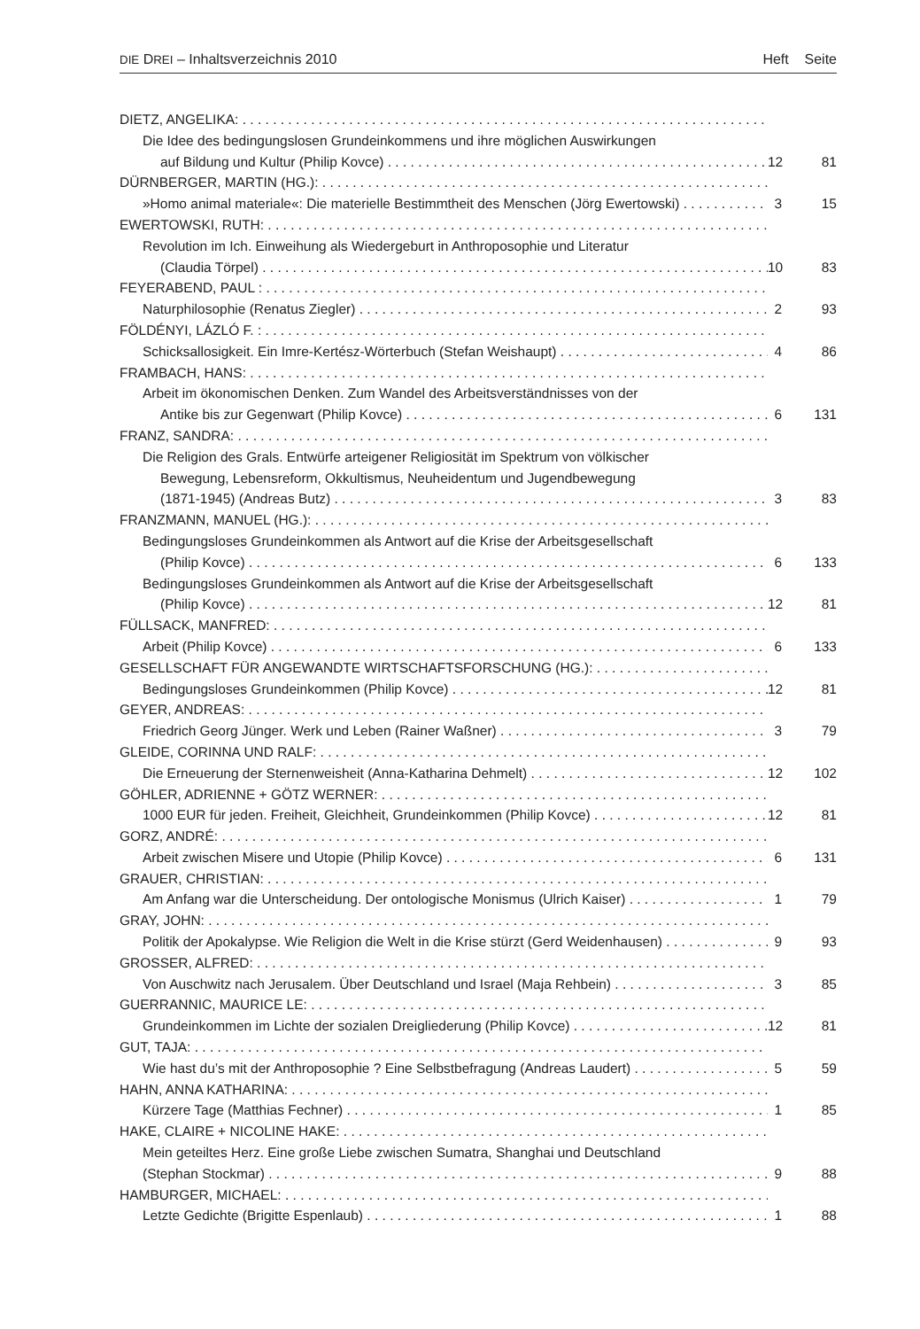DIE DREI – Inhaltsverzeichnis 2010 Heft Seite
DIETZ, ANGELIKA:
Die Idee des bedingungslosen Grundeinkommens und ihre möglichen Auswirkungen
auf Bildung und Kultur (Philip Kovce) 12 81
DÜRNBERGER, MARTIN (HG.):
»Homo animal materiale«: Die materielle Bestimmtheit des Menschen (Jörg Ewertowski) 3 15
EWERTOWSKI, RUTH:
Revolution im Ich. Einweihung als Wiedergeburt in Anthroposophie und Literatur
(Claudia Törpel) 10 83
FEYERABEND, PAUL :
Naturphilosophie (Renatus Ziegler) 2 93
FÖLDÉNYI, LÁZLÓ F. :
Schicksallosigkeit. Ein Imre-Kertész-Wörterbuch (Stefan Weishaupt) 4 86
FRAMBACH, HANS:
Arbeit im ökonomischen Denken. Zum Wandel des Arbeitsverständnisses von der
Antike bis zur Gegenwart (Philip Kovce) 6 131
FRANZ, SANDRA:
Die Religion des Grals. Entwürfe arteigener Religiosität im Spektrum von völkischer
Bewegung, Lebensreform, Okkultismus, Neuheidentum und Jugendbewegung
(1871-1945) (Andreas Butz) 3 83
FRANZMANN, MANUEL (HG.):
Bedingungsloses Grundeinkommen als Antwort auf die Krise der Arbeitsgesellschaft
(Philip Kovce) 6 133
Bedingungsloses Grundeinkommen als Antwort auf die Krise der Arbeitsgesellschaft
(Philip Kovce) 12 81
FÜLLSACK, MANFRED:
Arbeit (Philip Kovce) 6 133
GESELLSCHAFT FÜR ANGEWANDTE WIRTSCHAFTSFORSCHUNG (HG.):
Bedingungsloses Grundeinkommen (Philip Kovce) 12 81
GEYER, ANDREAS:
Friedrich Georg Jünger. Werk und Leben (Rainer Waßner) 3 79
GLEIDE, CORINNA UND RALF:
Die Erneuerung der Sternenweisheit (Anna-Katharina Dehmelt) 12 102
GÖHLER, ADRIENNE + GÖTZ WERNER:
1000 EUR für jeden. Freiheit, Gleichheit, Grundeinkommen (Philip Kovce) 12 81
GORZ, ANDRÉ:
Arbeit zwischen Misere und Utopie (Philip Kovce) 6 131
GRAUER, CHRISTIAN:
Am Anfang war die Unterscheidung. Der ontologische Monismus (Ulrich Kaiser) 1 79
GRAY, JOHN:
Politik der Apokalypse. Wie Religion die Welt in die Krise stürzt (Gerd Weidenhausen) 9 93
GROSSER, ALFRED:
Von Auschwitz nach Jerusalem. Über Deutschland und Israel (Maja Rehbein) 3 85
GUERRANNIC, MAURICE LE:
Grundeinkommen im Lichte der sozialen Dreigliederung (Philip Kovce) 12 81
GUT, TAJA:
Wie hast du’s mit der Anthroposophie ? Eine Selbstbefragung (Andreas Laudert) 5 59
HAHN, ANNA KATHARINA:
Kürzere Tage (Matthias Fechner) 1 85
HAKE, CLAIRE + NICOLINE HAKE:
Mein geteiltes Herz. Eine große Liebe zwischen Sumatra, Shanghai und Deutschland
(Stephan Stockmar) 9 88
HAMBURGER, MICHAEL:
Letzte Gedichte (Brigitte Espenlaub) 1 88